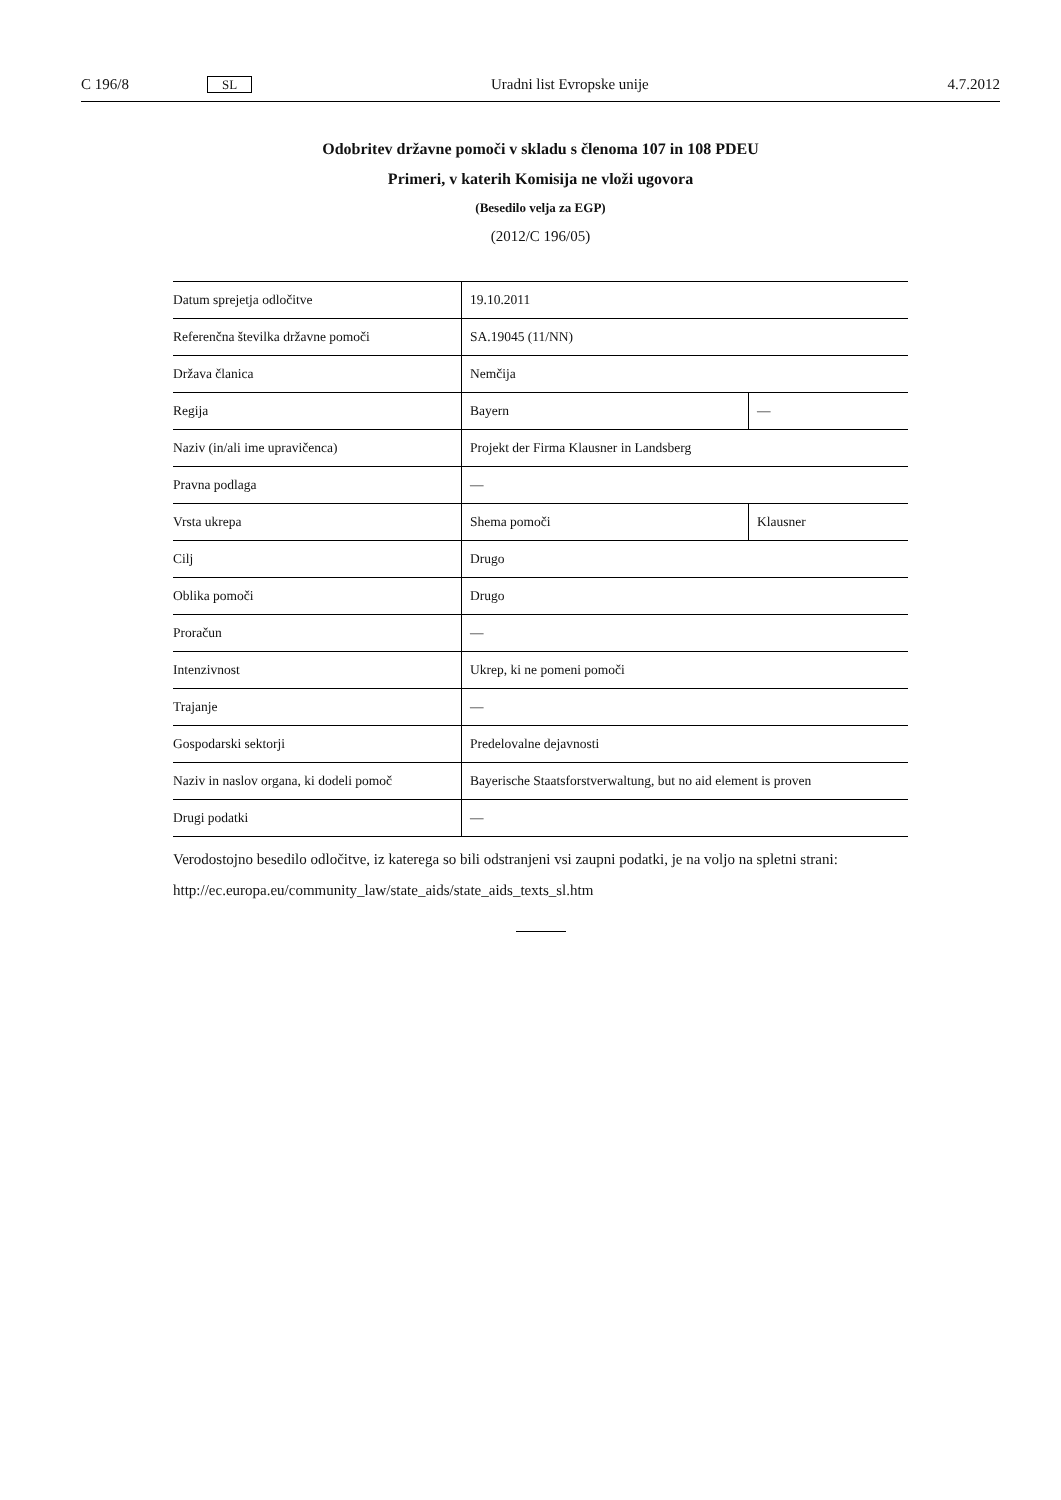C 196/8 SL Uradni list Evropske unije 4.7.2012
Odobritev državne pomoči v skladu s členoma 107 in 108 PDEU
Primeri, v katerih Komisija ne vloži ugovora
(Besedilo velja za EGP)
(2012/C 196/05)
| Datum sprejetja odločitve | 19.10.2011 | |
| Referenčna številka državne pomoči | SA.19045 (11/NN) | |
| Država članica | Nemčija | |
| Regija | Bayern | — |
| Naziv (in/ali ime upravičenca) | Projekt der Firma Klausner in Landsberg | |
| Pravna podlaga | — | |
| Vrsta ukrepa | Shema pomoči | Klausner |
| Cilj | Drugo | |
| Oblika pomoči | Drugo | |
| Proračun | — | |
| Intenzivnost | Ukrep, ki ne pomeni pomoči | |
| Trajanje | — | |
| Gospodarski sektorji | Predelovalne dejavnosti | |
| Naziv in naslov organa, ki dodeli pomoč | Bayerische Staatsforstverwaltung, but no aid element is proven | |
| Drugi podatki | — | |
Verodostojno besedilo odločitve, iz katerega so bili odstranjeni vsi zaupni podatki, je na voljo na spletni strani:
http://ec.europa.eu/community_law/state_aids/state_aids_texts_sl.htm